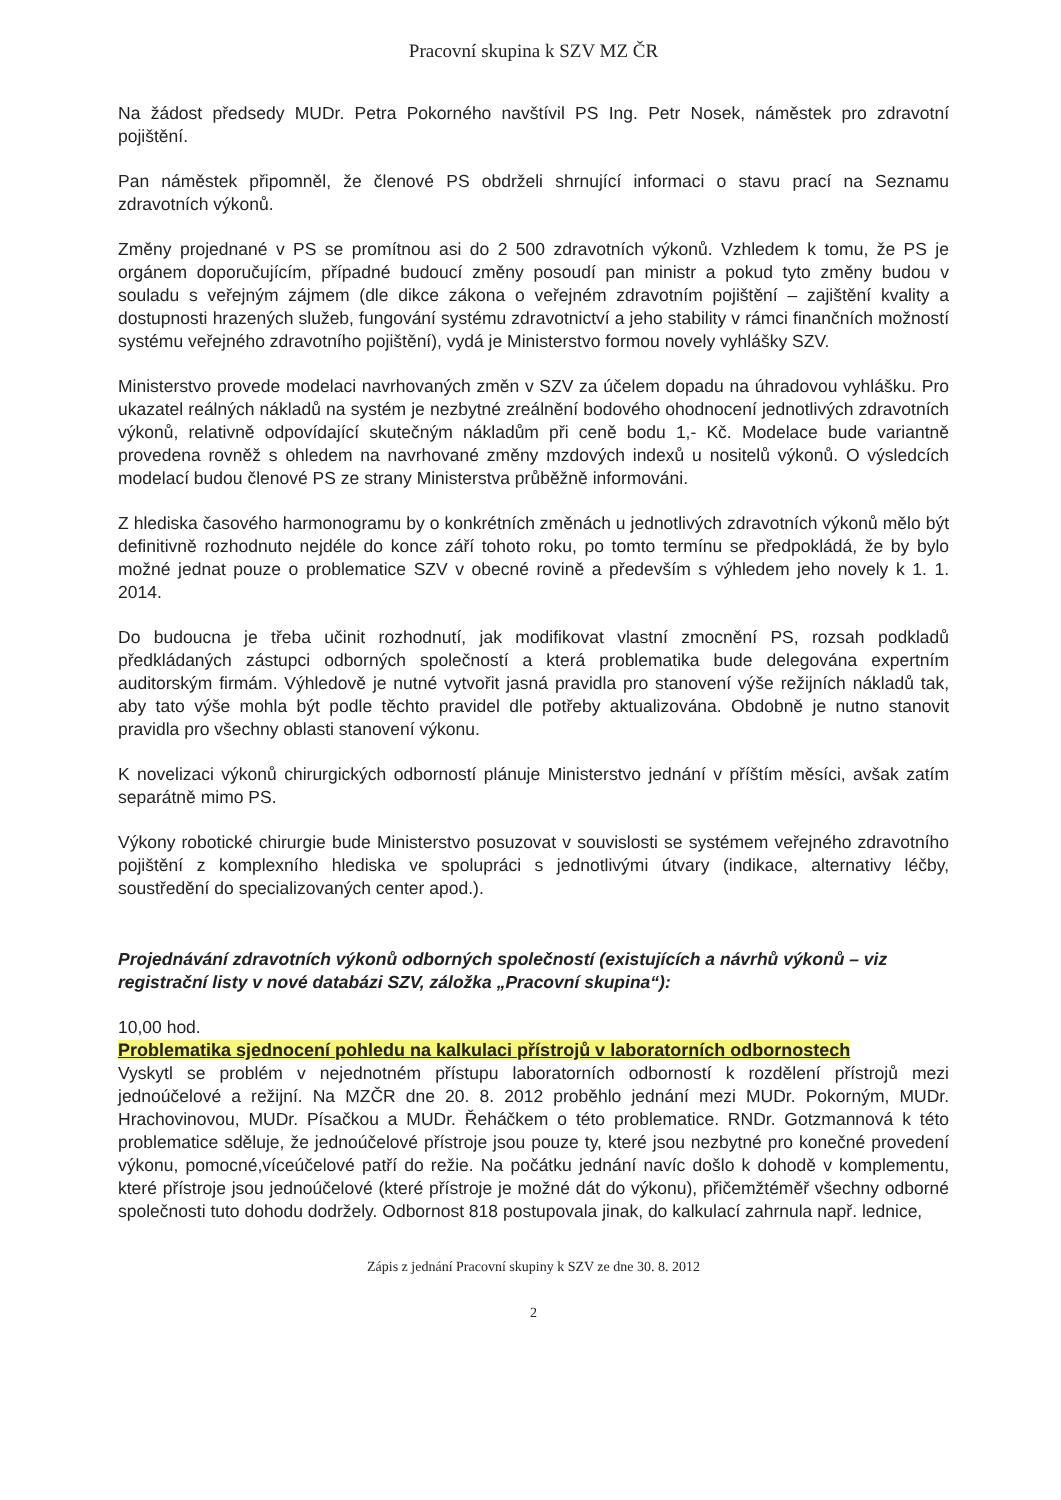Pracovní skupina k SZV MZ ČR
Na žádost předsedy MUDr. Petra Pokorného navštívil PS Ing. Petr Nosek, náměstek pro zdravotní pojištění.
Pan náměstek připomněl, že členové PS obdrželi shrnující informaci o stavu prací na Seznamu zdravotních výkonů.
Změny projednané v PS se promítnou asi do 2 500 zdravotních výkonů. Vzhledem k tomu, že PS je orgánem doporučujícím, případné budoucí změny posoudí pan ministr a pokud tyto změny budou v souladu s veřejným zájmem (dle dikce zákona o veřejném zdravotním pojištění – zajištění kvality a dostupnosti hrazených služeb, fungování systému zdravotnictví a jeho stability v rámci finančních možností systému veřejného zdravotního pojištění), vydá je Ministerstvo formou novely vyhlášky SZV.
Ministerstvo provede modelaci navrhovaných změn v SZV za účelem dopadu na úhradovou vyhlášku. Pro ukazatel reálných nákladů na systém je nezbytné zreálnění bodového ohodnocení jednotlivých zdravotních výkonů, relativně odpovídající skutečným nákladům při ceně bodu 1,- Kč. Modelace bude variantně provedena rovněž s ohledem na navrhované změny mzdových indexů u nositelů výkonů. O výsledcích modelací budou členové PS ze strany Ministerstva průběžně informováni.
Z hlediska časového harmonogramu by o konkrétních změnách u jednotlivých zdravotních výkonů mělo být definitivně rozhodnuto nejdéle do konce září tohoto roku, po tomto termínu se předpokládá, že by bylo možné jednat pouze o problematice SZV v obecné rovině a především s výhledem jeho novely k 1. 1. 2014.
Do budoucna je třeba učinit rozhodnutí, jak modifikovat vlastní zmocnění PS, rozsah podkladů předkládaných zástupci odborných společností a která problematika bude delegována expertním auditorským firmám. Výhledově je nutné vytvořit jasná pravidla pro stanovení výše režijních nákladů tak, aby tato výše mohla být podle těchto pravidel dle potřeby aktualizována. Obdobně je nutno stanovit pravidla pro všechny oblasti stanovení výkonu.
K novelizaci výkonů chirurgických odborností plánuje Ministerstvo jednání v příštím měsíci, avšak zatím separátně mimo PS.
Výkony robotické chirurgie bude Ministerstvo posuzovat v souvislosti se systémem veřejného zdravotního pojištění z komplexního hlediska ve spolupráci s jednotlivými útvary (indikace, alternativy léčby, soustředění do specializovaných center apod.).
Projednávání zdravotních výkonů odborných společností (existujících a návrhů výkonů – viz registrační listy v nové databázi SZV, záložka „Pracovní skupina“):
10,00 hod.
Problematika sjednocení pohledu na kalkulaci přístrojů v laboratorních odbornostech
Vyskytl se problém v nejednotném přístupu laboratorních odborností k rozdělení přístrojů mezi jednoúčelové a režijní. Na MZČR dne 20. 8. 2012 proběhlo jednání mezi MUDr. Pokorným, MUDr. Hrachovinovou, MUDr. Písačkou a MUDr. Řeháčkem o této problematice. RNDr. Gotzmannová k této problematice sděluje, že jednoúčelové přístroje jsou pouze ty, které jsou nezbytné pro konečné provedení výkonu, pomocné,víceúčelové patří do režie. Na počátku jednání navíc došlo k dohodě v komplementu, které přístroje jsou jednoúčelové (které přístroje je možné dát do výkonu), přičemžtéměř všechny odborné společnosti tuto dohodu dodržely. Odbornost 818 postupovala jinak, do kalkulací zahrnula např. lednice,
Zápis z jednání Pracovní skupiny k SZV ze dne 30. 8. 2012
2